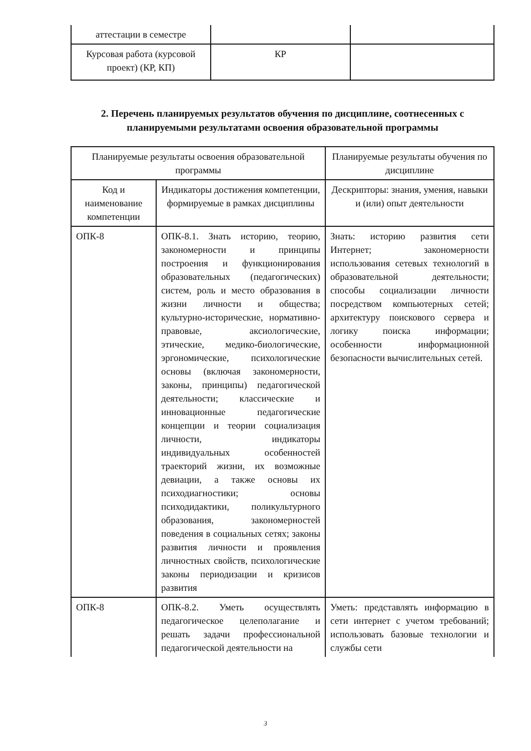| аттестации в семестре | | |
| Курсовая работа (курсовой проект) (КР, КП) | КР | |
2. Перечень планируемых результатов обучения по дисциплине, соотнесенных с планируемыми результатами освоения образовательной программы
| Планируемые результаты освоения образовательной программы | | Планируемые результаты обучения по дисциплине |
| --- | --- | --- |
| Код и наименование компетенции | Индикаторы достижения компетенции, формируемые в рамках дисциплины | Дескрипторы: знания, умения, навыки и (или) опыт деятельности |
| ОПК-8 | ОПК-8.1. Знать историю, теорию, закономерности и принципы построения и функционирования образовательных (педагогических) систем, роль и место образования в жизни личности и общества; культурно-исторические, нормативно-правовые, аксиологические, этические, медико-биологические, эргономические, психологические основы (включая закономерности, законы, принципы) педагогической деятельности; классические и инновационные педагогические концепции и теории социализация личности, индикаторы индивидуальных особенностей траекторий жизни, их возможные девиации, а также основы их психодиагностики; основы психодидактики, поликультурного образования, закономерностей поведения в социальных сетях; законы развития личности и проявления личностных свойств, психологические законы периодизации и кризисов развития | Знать: историю развития сети Интернет; закономерности использования сетевых технологий в образовательной деятельности; способы социализации личности посредством компьютерных сетей; архитектуру поискового сервера и логику поиска информации; особенности информационной безопасности вычислительных сетей. |
| ОПК-8 | ОПК-8.2. Уметь осуществлять педагогическое целеполагание и решать задачи профессиональной педагогической деятельности на | Уметь: представлять информацию в сети интернет с учетом требований; использовать базовые технологии и службы сети |
3